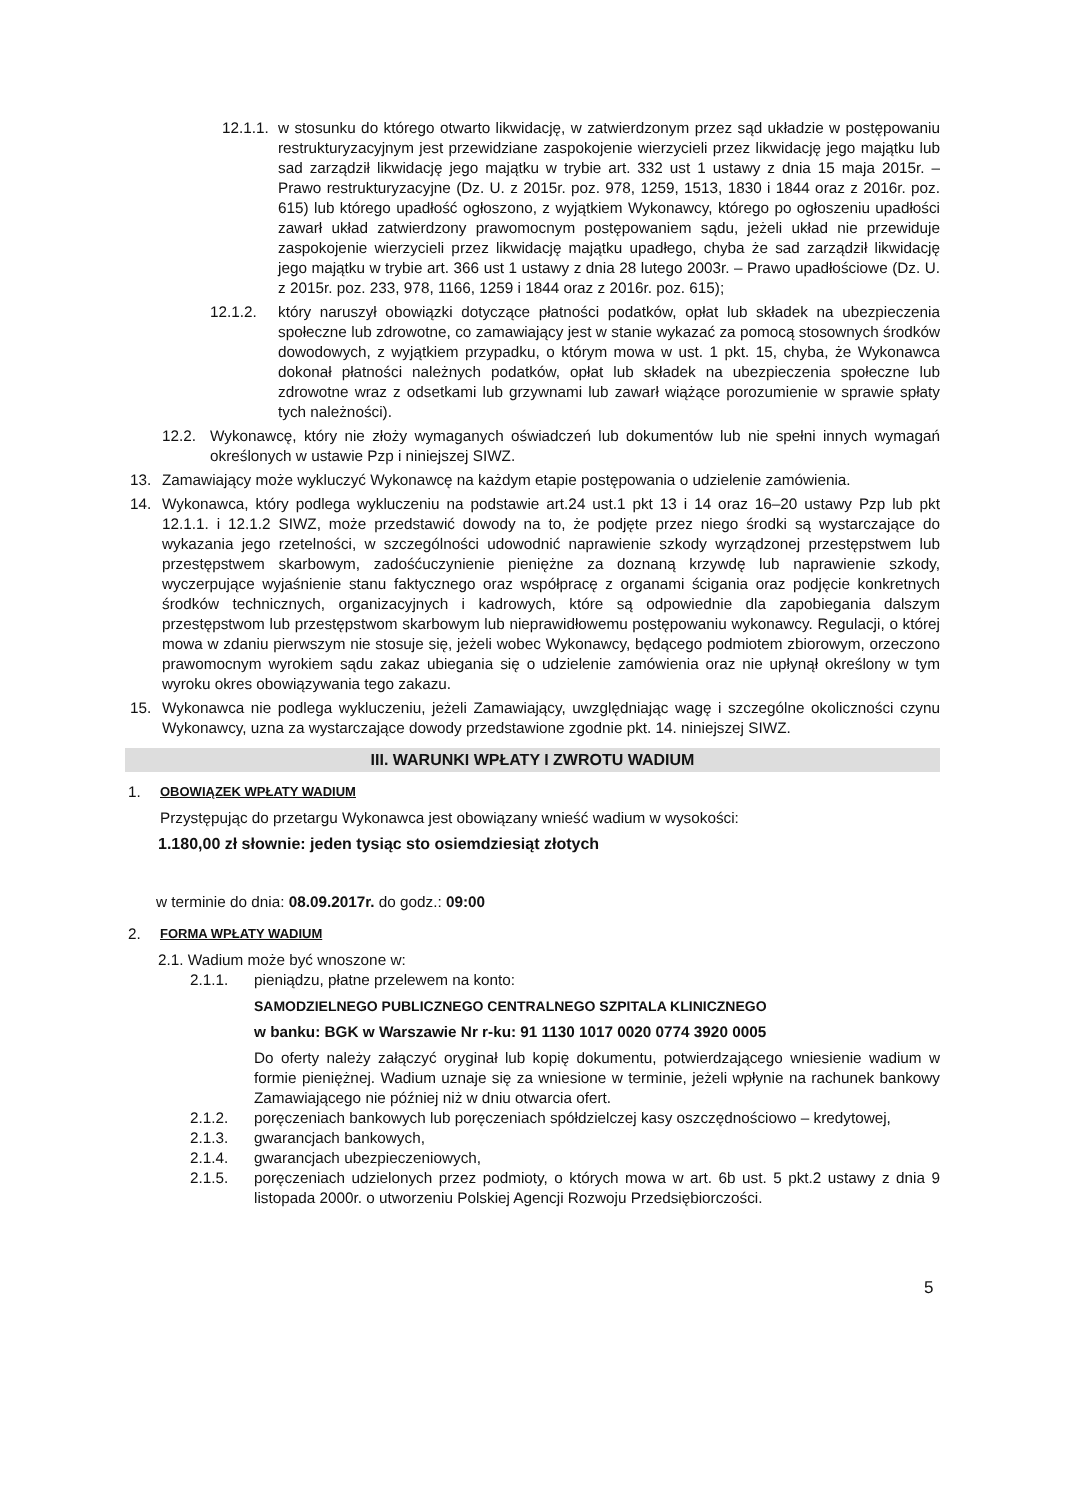12.1.1. w stosunku do którego otwarto likwidację, w zatwierdzonym przez sąd układzie w postępowaniu restrukturyzacyjnym jest przewidziane zaspokojenie wierzycieli przez likwidację jego majątku lub sad zarządził likwidację jego majątku w trybie art. 332 ust 1 ustawy z dnia 15 maja 2015r. – Prawo restrukturyzacyjne (Dz. U. z 2015r. poz. 978, 1259, 1513, 1830 i 1844 oraz z 2016r. poz. 615) lub którego upadłość ogłoszono, z wyjątkiem Wykonawcy, którego po ogłoszeniu upadłości zawarł układ zatwierdzony prawomocnym postępowaniem sądu, jeżeli układ nie przewiduje zaspokojenie wierzycieli przez likwidację majątku upadłego, chyba że sad zarządził likwidację jego majątku w trybie art. 366 ust 1 ustawy z dnia 28 lutego 2003r. – Prawo upadłościowe (Dz. U. z 2015r. poz. 233, 978, 1166, 1259 i 1844 oraz z 2016r. poz. 615);
12.1.2. który naruszył obowiązki dotyczące płatności podatków, opłat lub składek na ubezpieczenia społeczne lub zdrowotne, co zamawiający jest w stanie wykazać za pomocą stosownych środków dowodowych, z wyjątkiem przypadku, o którym mowa w ust. 1 pkt. 15, chyba, że Wykonawca dokonał płatności należnych podatków, opłat lub składek na ubezpieczenia społeczne lub zdrowotne wraz z odsetkami lub grzywnami lub zawarł wiążące porozumienie w sprawie spłaty tych należności).
12.2. Wykonawcę, który nie złoży wymaganych oświadczeń lub dokumentów lub nie spełni innych wymagań określonych w ustawie Pzp i niniejszej SIWZ.
13. Zamawiający może wykluczyć Wykonawcę na każdym etapie postępowania o udzielenie zamówienia.
14. Wykonawca, który podlega wykluczeniu na podstawie art.24 ust.1 pkt 13 i 14 oraz 16–20 ustawy Pzp lub pkt 12.1.1. i 12.1.2 SIWZ, może przedstawić dowody na to, że podjęte przez niego środki są wystarczające do wykazania jego rzetelności, w szczególności udowodnić naprawienie szkody wyrządzonej przestępstwem lub przestępstwem skarbowym, zadośćuczynienie pieniężne za doznaną krzywdę lub naprawienie szkody, wyczerpujące wyjaśnienie stanu faktycznego oraz współpracę z organami ścigania oraz podjęcie konkretnych środków technicznych, organizacyjnych i kadrowych, które są odpowiednie dla zapobiegania dalszym przestępstwom lub przestępstwom skarbowym lub nieprawidłowemu postępowaniu wykonawcy. Regulacji, o której mowa w zdaniu pierwszym nie stosuje się, jeżeli wobec Wykonawcy, będącego podmiotem zbiorowym, orzeczono prawomocnym wyrokiem sądu zakaz ubiegania się o udzielenie zamówienia oraz nie upłynął określony w tym wyroku okres obowiązywania tego zakazu.
15. Wykonawca nie podlega wykluczeniu, jeżeli Zamawiający, uwzględniając wagę i szczególne okoliczności czynu Wykonawcy, uzna za wystarczające dowody przedstawione zgodnie pkt. 14. niniejszej SIWZ.
III. WARUNKI WPŁATY I ZWROTU WADIUM
1. OBOWIĄZEK WPŁATY WADIUM
Przystępując do przetargu Wykonawca jest obowiązany wnieść wadium w wysokości:
1.180,00 zł słownie: jeden tysiąc sto osiemdziesiąt złotych
w terminie do dnia: 08.09.2017r. do godz.: 09:00
2. FORMA WPŁATY WADIUM
2.1. Wadium może być wnoszone w:
2.1.1. pieniądzu, płatne przelewem na konto:
SAMODZIELNEGO PUBLICZNEGO CENTRALNEGO SZPITALA KLINICZNEGO
w banku: BGK w Warszawie Nr r-ku: 91 1130 1017 0020 0774 3920 0005
Do oferty należy załączyć oryginał lub kopię dokumentu, potwierdzającego wniesienie wadium w formie pieniężnej. Wadium uznaje się za wniesione w terminie, jeżeli wpłynie na rachunek bankowy Zamawiającego nie później niż w dniu otwarcia ofert.
2.1.2. poręczeniach bankowych lub poręczeniach spółdzielczej kasy oszczędnościowo – kredytowej,
2.1.3. gwarancjach bankowych,
2.1.4. gwarancjach ubezpieczeniowych,
2.1.5. poręczeniach udzielonych przez podmioty, o których mowa w art. 6b ust. 5 pkt.2 ustawy z dnia 9 listopada 2000r. o utworzeniu Polskiej Agencji Rozwoju Przedsiębiorczości.
5